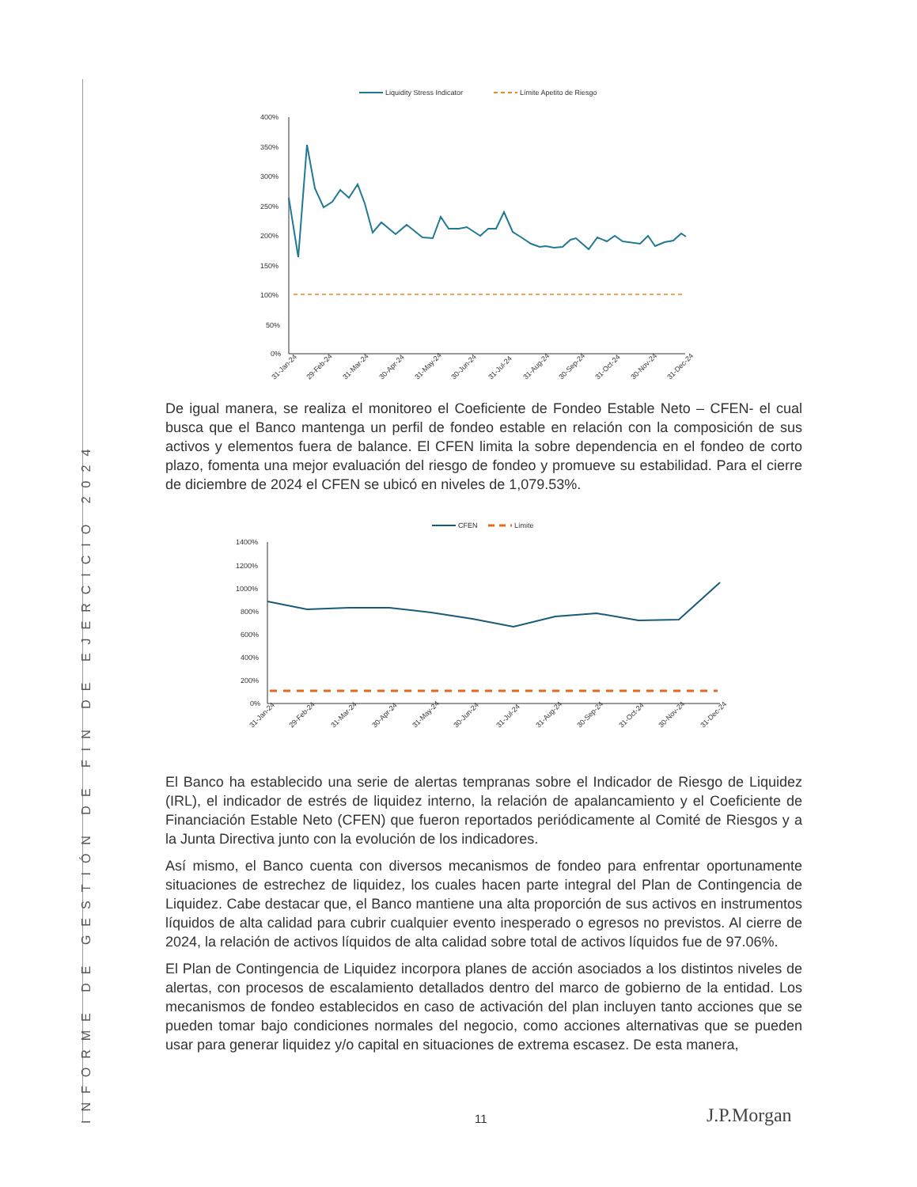INFORME DE GESTIÓN DE FIN DE EJERCICIO 2024
Liquidity Stress Indicator
Límite Apetito de Riesgo
400%
350%
300%
250%
200%
150%
100%
50%
0%
31-Jan-24
29-Feb-24
31-Mar-24
30-Apr-24
31-May-24
30-Jun-24
31-Jul-24
31-Aug-24
30-Sep-24
31-Oct-24
30-Nov-24
31-Dec-24
De igual manera, se realiza el monitoreo el Coeficiente de Fondeo Estable Neto – CFEN- el cual busca que el Banco mantenga un perfil de fondeo estable en relación con la composición de sus activos y elementos fuera de balance. El CFEN limita la sobre dependencia en el fondeo de corto plazo, fomenta una mejor evaluación del riesgo de fondeo y promueve su estabilidad. Para el cierre de diciembre de 2024 el CFEN se ubicó en niveles de 1,079.53%.
CFEN
Límite
1400%
1200%
1000%
800%
600%
400%
200%
0%
31-Jan-24
29-Feb-24
31-Mar-24
30-Apr-24
31-May-24
30-Jun-24
31-Jul-24
31-Aug-24
30-Sep-24
31-Oct-24
30-Nov-24
31-Dec-24
El Banco ha establecido una serie de alertas tempranas sobre el Indicador de Riesgo de Liquidez (IRL), el indicador de estrés de liquidez interno, la relación de apalancamiento y el Coeficiente de Financiación Estable Neto (CFEN) que fueron reportados periódicamente al Comité de Riesgos y a la Junta Directiva junto con la evolución de los indicadores.
Así mismo, el Banco cuenta con diversos mecanismos de fondeo para enfrentar oportunamente situaciones de estrechez de liquidez, los cuales hacen parte integral del Plan de Contingencia de Liquidez. Cabe destacar que, el Banco mantiene una alta proporción de sus activos en instrumentos líquidos de alta calidad para cubrir cualquier evento inesperado o egresos no previstos. Al cierre de 2024, la relación de activos líquidos de alta calidad sobre total de activos líquidos fue de 97.06%.
El Plan de Contingencia de Liquidez incorpora planes de acción asociados a los distintos niveles de alertas, con procesos de escalamiento detallados dentro del marco de gobierno de la entidad. Los mecanismos de fondeo establecidos en caso de activación del plan incluyen tanto acciones que se pueden tomar bajo condiciones normales del negocio, como acciones alternativas que se pueden usar para generar liquidez y/o capital en situaciones de extrema escasez. De esta manera,
11 J.P.Morgan